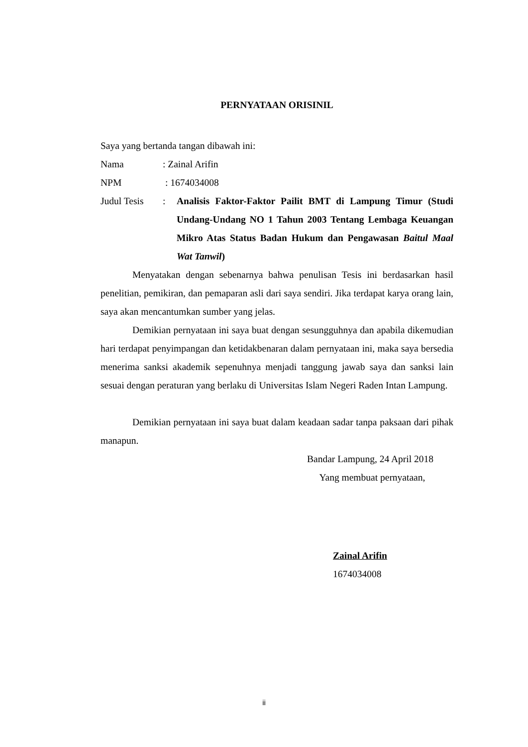PERNYATAAN ORISINIL
Saya yang bertanda tangan dibawah ini:
Nama : Zainal Arifin
NPM : 1674034008
Judul Tesis
: Analisis Faktor-Faktor Pailit BMT di Lampung Timur (Studi Undang-Undang NO 1 Tahun 2003 Tentang Lembaga Keuangan Mikro Atas Status Badan Hukum dan Pengawasan Baitul Maal Wat Tanwil)
Menyatakan dengan sebenarnya bahwa penulisan Tesis ini berdasarkan hasil penelitian, pemikiran, dan pemaparan asli dari saya sendiri. Jika terdapat karya orang lain, saya akan mencantumkan sumber yang jelas.
Demikian pernyataan ini saya buat dengan sesungguhnya dan apabila dikemudian hari terdapat penyimpangan dan ketidakbenaran dalam pernyataan ini, maka saya bersedia menerima sanksi akademik sepenuhnya menjadi tanggung jawab saya dan sanksi lain sesuai dengan peraturan yang berlaku di Universitas Islam Negeri Raden Intan Lampung.
Demikian pernyataan ini saya buat dalam keadaan sadar tanpa paksaan dari pihak manapun.
Bandar Lampung, 24 April 2018
Yang membuat pernyataan,
Zainal Arifin
1674034008
ii